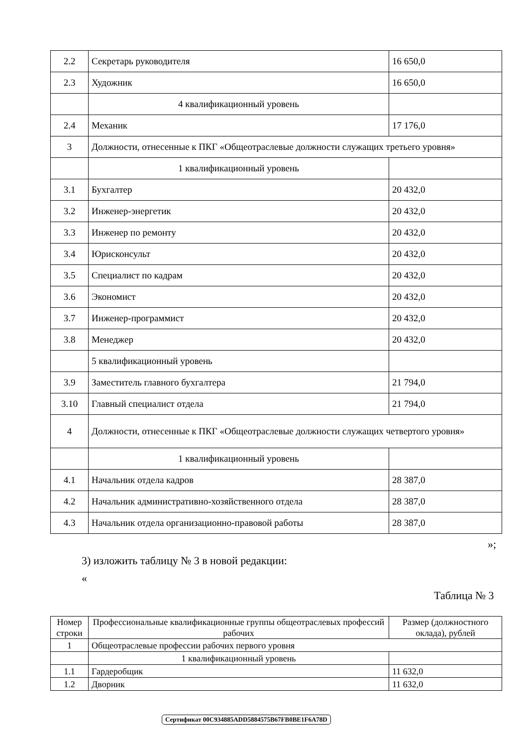| 2.2 | Секретарь руководителя | 16 650,0 |
| 2.3 | Художник | 16 650,0 |
| | 4 квалификационный уровень | |
| 2.4 | Механик | 17 176,0 |
| 3 | Должности, отнесенные к ПКГ «Общеотраслевые должности служащих третьего уровня» | |
| | 1 квалификационный уровень | |
| 3.1 | Бухгалтер | 20 432,0 |
| 3.2 | Инженер-энергетик | 20 432,0 |
| 3.3 | Инженер по ремонту | 20 432,0 |
| 3.4 | Юрисконсульт | 20 432,0 |
| 3.5 | Специалист по кадрам | 20 432,0 |
| 3.6 | Экономист | 20 432,0 |
| 3.7 | Инженер-программист | 20 432,0 |
| 3.8 | Менеджер | 20 432,0 |
| | 5 квалификационный уровень | |
| 3.9 | Заместитель главного бухгалтера | 21 794,0 |
| 3.10 | Главный специалист отдела | 21 794,0 |
| 4 | Должности, отнесенные к ПКГ «Общеотраслевые должности служащих четвертого уровня» | |
| | 1 квалификационный уровень | |
| 4.1 | Начальник отдела кадров | 28 387,0 |
| 4.2 | Начальник административно-хозяйственного отдела | 28 387,0 |
| 4.3 | Начальник отдела организационно-правовой работы | 28 387,0 |
»;
3) изложить таблицу № 3 в новой редакции:
«
Таблица № 3
| Номер строки | Профессиональные квалификационные группы общеотраслевых профессий рабочих | Размер (должностного оклада), рублей |
| --- | --- | --- |
| 1 | Общеотраслевые профессии рабочих первого уровня | |
| | 1 квалификационный уровень | |
| 1.1 | Гардеробщик | 11 632,0 |
| 1.2 | Дворник | 11 632,0 |
Сертификат 00C934885ADD5884575B67FB0BE1F6A78D